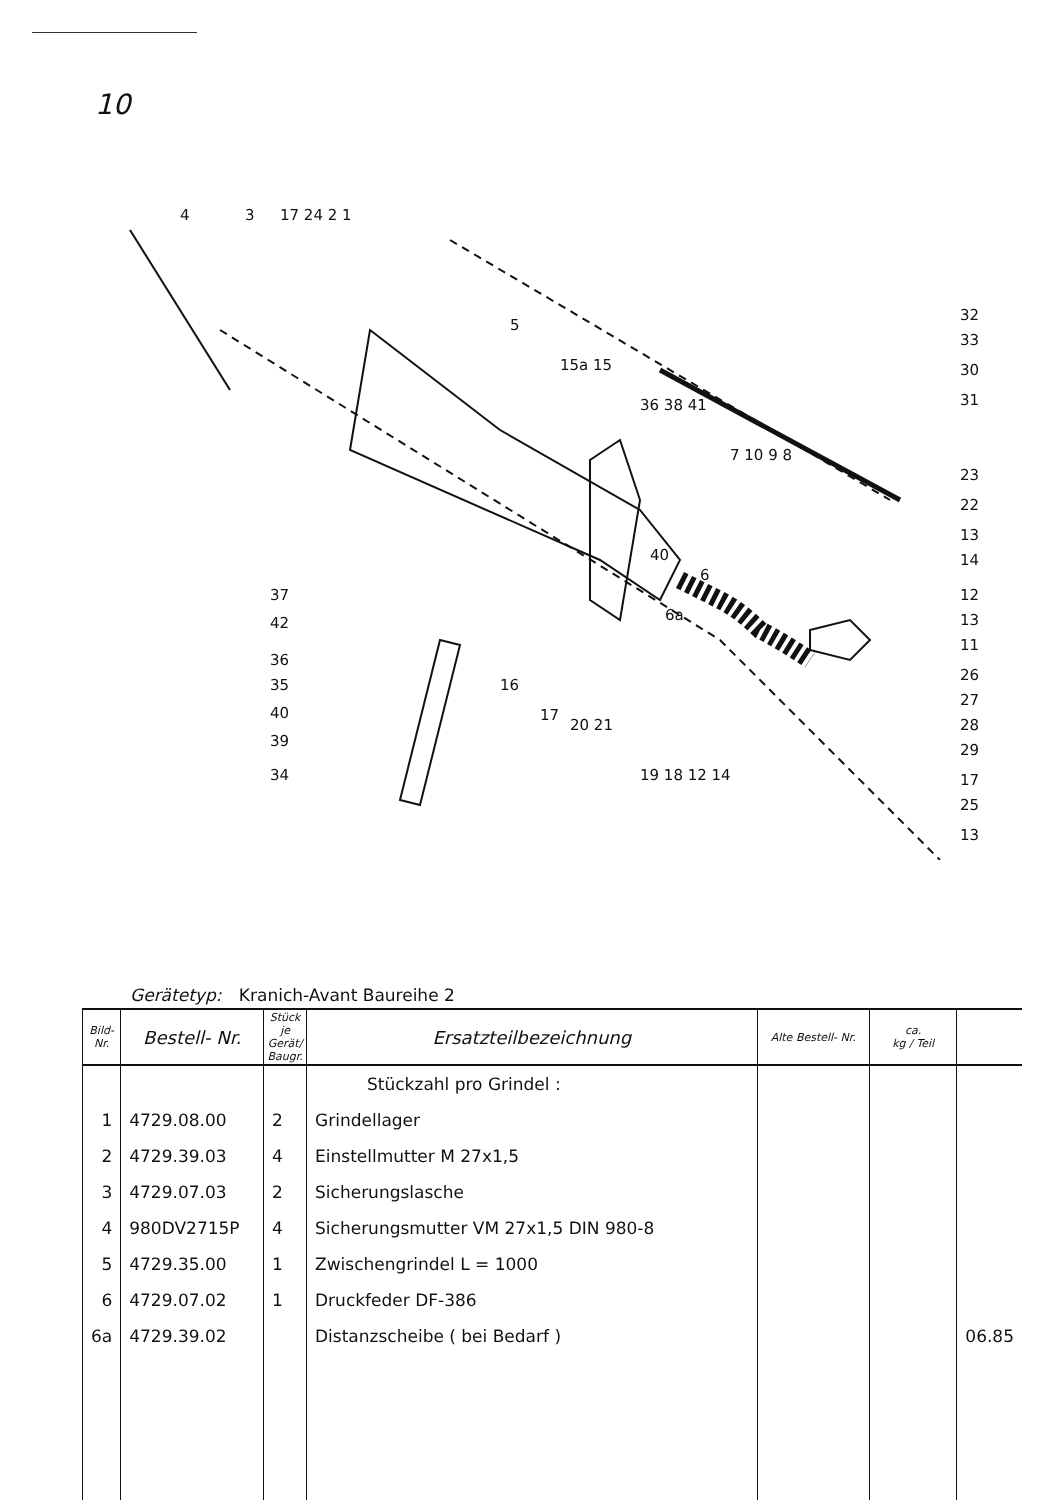10
4
3
17 24 2 1
5
15a 15
36 38 41
7 10 9 8
40
6a
6
32
33
30
31
23
22
13
14
12
13
11
26
27
28
29
17
25
13
37
42
36
35
40
39
34
16
17
20 21
19 18 12 14
Gerätetyp: Kranich-Avant Baureihe 2
| Bild- Nr. | Bestell- Nr. | Stück je Gerät/ Baugr. | Ersatzteilbezeichnung | Alte Bestell- Nr. | ca. kg / Teil | |
| --- | --- | --- | --- | --- | --- | --- |
| | | | Stückzahl pro Grindel : | | | |
| 1 | 4729.08.00 | 2 | Grindellager | | | |
| 2 | 4729.39.03 | 4 | Einstellmutter M 27x1,5 | | | |
| 3 | 4729.07.03 | 2 | Sicherungslasche | | | |
| 4 | 980DV2715P | 4 | Sicherungsmutter VM 27x1,5 DIN 980-8 | | | |
| 5 | 4729.35.00 | 1 | Zwischengrindel L = 1000 | | | |
| 6 | 4729.07.02 | 1 | Druckfeder DF-386 | | | |
| 6a | 4729.39.02 | | Distanzscheibe ( bei Bedarf ) | | | 06.85 |